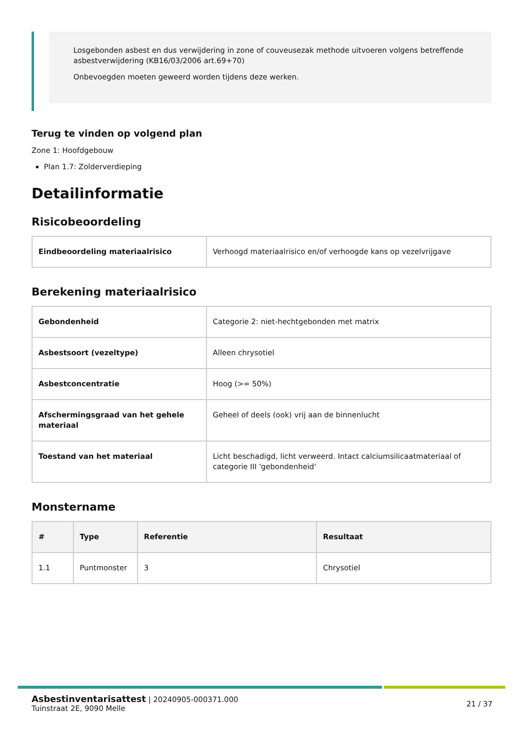Losgebonden asbest en dus verwijdering in zone of couveusezak methode uitvoeren volgens betreffende asbestverwijdering (KB16/03/2006 art.69+70)
Onbevoegden moeten geweerd worden tijdens deze werken.
Terug te vinden op volgend plan
Zone 1: Hoofdgebouw
Plan 1.7: Zolderverdieping
Detailinformatie
Risicobeoordeling
| Eindbeoordeling materiaalrisico | Verhoogd materiaalrisico en/of verhoogde kans op vezelvrijgave |
Berekening materiaalrisico
| Gebondenheid | Categorie 2: niet-hechtgebonden met matrix |
| Asbestsoort (vezeltype) | Alleen chrysotiel |
| Asbestconcentratie | Hoog (>= 50%) |
| Afschermingsgraad van het gehele materiaal | Geheel of deels (ook) vrij aan de binnenlucht |
| Toestand van het materiaal | Licht beschadigd, licht verweerd. Intact calciumsilicaatmateriaal of categorie III 'gebondenheid' |
Monstername
| # | Type | Referentie | Resultaat |
| --- | --- | --- | --- |
| 1.1 | Puntmonster | 3 | Chrysotiel |
Asbestinventarisattest | 20240905-000371.000
Tuinstraat 2E, 9090 Melle
21 / 37